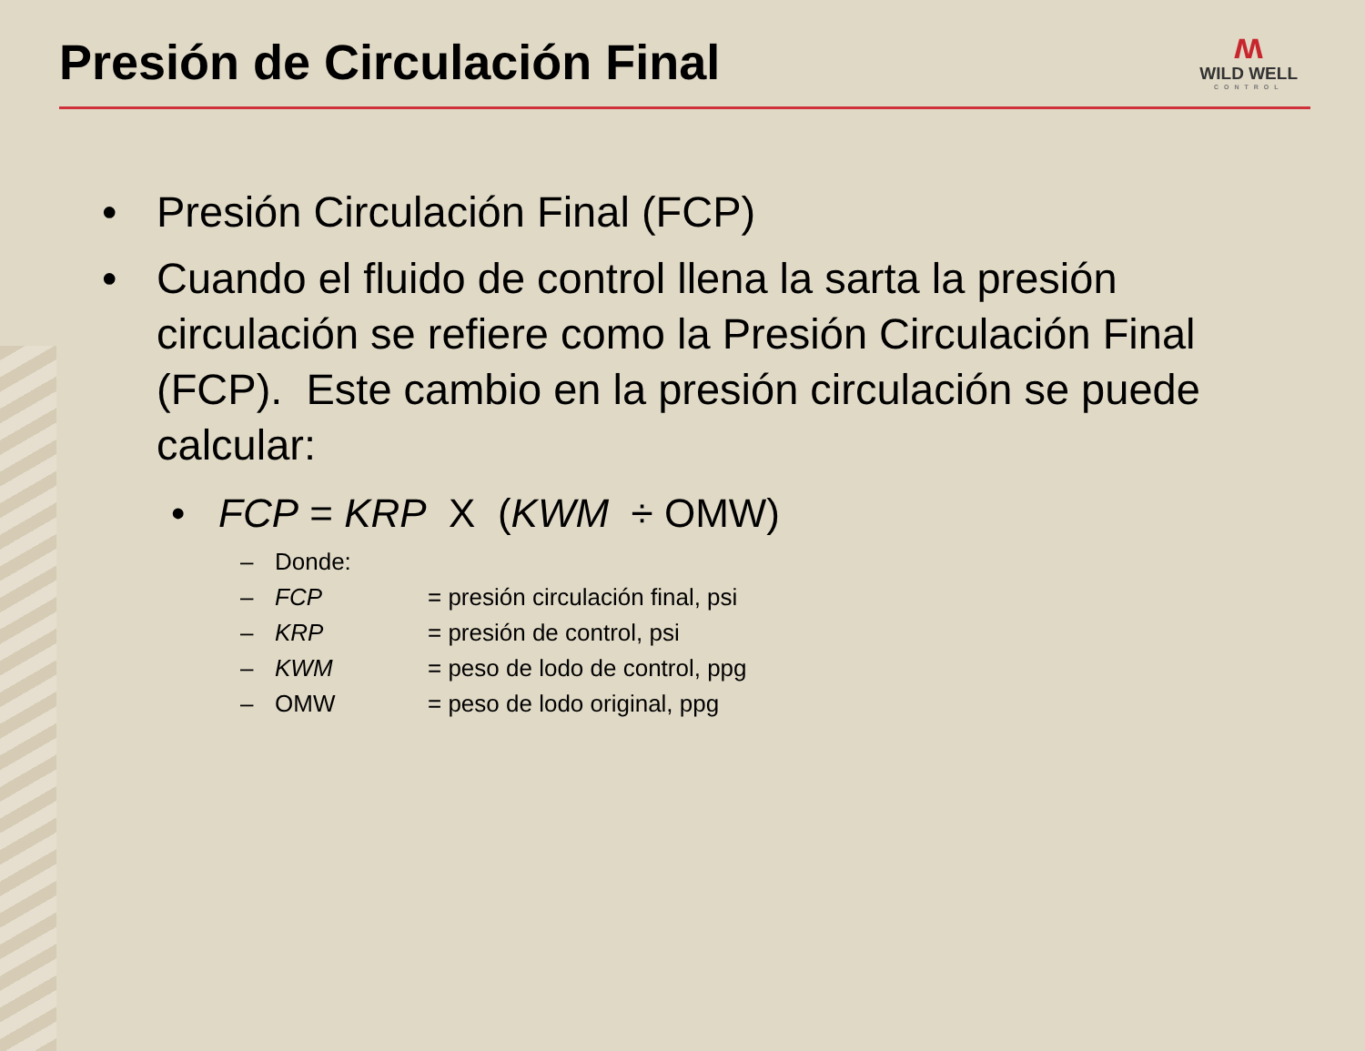Presión de Circulación Final
ʍ
WILD WELL
CONTROL
• Presión Circulación Final (FCP)
• Cuando el fluido de control llena la sarta la presión circulación se refiere como la Presión Circulación Final (FCP). Este cambio en la presión circulación se puede calcular:
• FCP = KRP X (KWM ÷ OMW)
– Donde:
– FCP = presión circulación final, psi
– KRP = presión de control, psi
– KWM = peso de lodo de control, ppg
– OMW = peso de lodo original, ppg